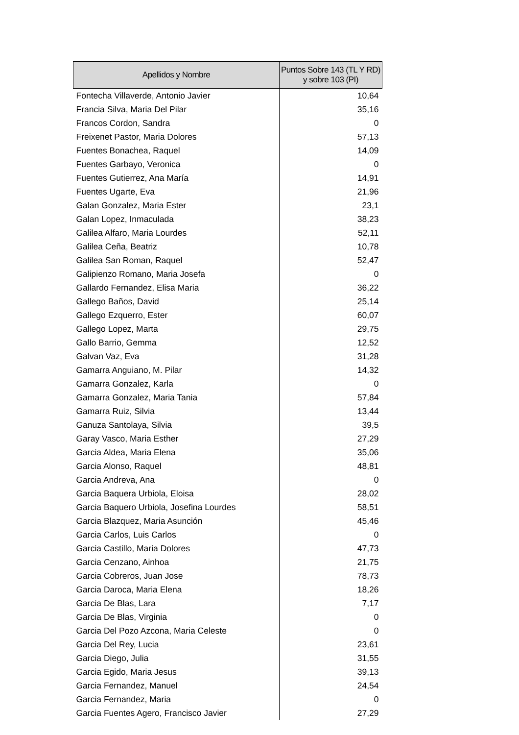| Apellidos y Nombre | Puntos Sobre 143 (TL Y RD) y sobre 103 (PI) |
| --- | --- |
| Fontecha Villaverde, Antonio Javier | 10,64 |
| Francia Silva, Maria Del Pilar | 35,16 |
| Francos Cordon, Sandra | 0 |
| Freixenet Pastor, Maria Dolores | 57,13 |
| Fuentes Bonachea, Raquel | 14,09 |
| Fuentes Garbayo, Veronica | 0 |
| Fuentes Gutierrez, Ana María | 14,91 |
| Fuentes Ugarte, Eva | 21,96 |
| Galan Gonzalez, Maria Ester | 23,1 |
| Galan Lopez, Inmaculada | 38,23 |
| Galilea Alfaro, Maria Lourdes | 52,11 |
| Galilea Ceña, Beatriz | 10,78 |
| Galilea San Roman, Raquel | 52,47 |
| Galipienzo Romano, Maria Josefa | 0 |
| Gallardo Fernandez, Elisa Maria | 36,22 |
| Gallego Baños, David | 25,14 |
| Gallego Ezquerro, Ester | 60,07 |
| Gallego Lopez, Marta | 29,75 |
| Gallo Barrio, Gemma | 12,52 |
| Galvan Vaz, Eva | 31,28 |
| Gamarra Anguiano, M. Pilar | 14,32 |
| Gamarra Gonzalez, Karla | 0 |
| Gamarra Gonzalez, Maria Tania | 57,84 |
| Gamarra Ruiz, Silvia | 13,44 |
| Ganuza Santolaya, Silvia | 39,5 |
| Garay Vasco, Maria Esther | 27,29 |
| Garcia Aldea, Maria Elena | 35,06 |
| Garcia Alonso, Raquel | 48,81 |
| Garcia Andreva, Ana | 0 |
| Garcia Baquera Urbiola, Eloisa | 28,02 |
| Garcia Baquero Urbiola, Josefina Lourdes | 58,51 |
| Garcia Blazquez, Maria Asunción | 45,46 |
| Garcia Carlos, Luis Carlos | 0 |
| Garcia Castillo, Maria Dolores | 47,73 |
| Garcia Cenzano, Ainhoa | 21,75 |
| Garcia Cobreros, Juan Jose | 78,73 |
| Garcia Daroca, Maria Elena | 18,26 |
| Garcia De Blas, Lara | 7,17 |
| Garcia De Blas, Virginia | 0 |
| Garcia Del Pozo Azcona, Maria Celeste | 0 |
| Garcia Del Rey, Lucia | 23,61 |
| Garcia Diego, Julia | 31,55 |
| Garcia Egido, Maria Jesus | 39,13 |
| Garcia Fernandez, Manuel | 24,54 |
| Garcia Fernandez, Maria | 0 |
| Garcia Fuentes Agero, Francisco Javier | 27,29 |